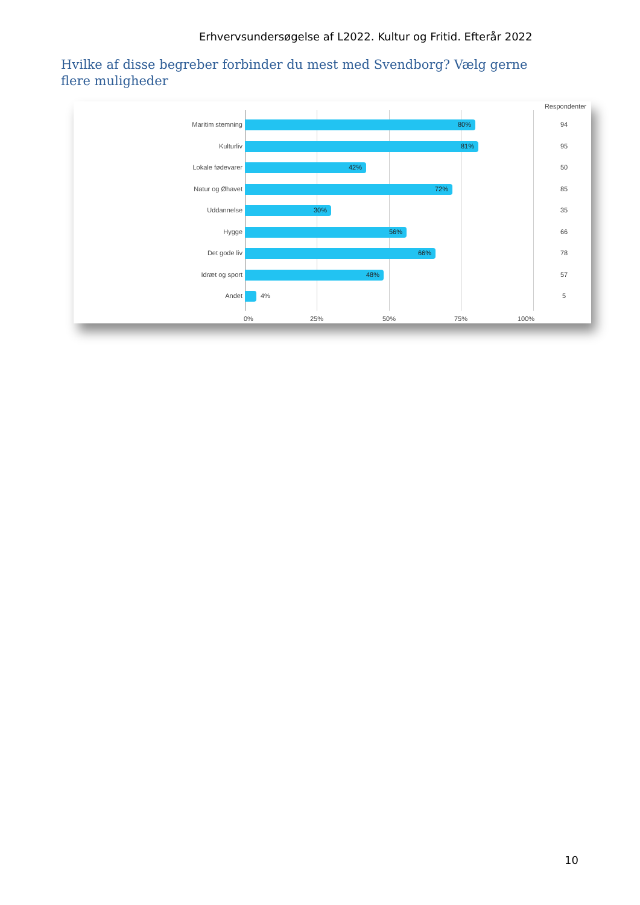Erhvervsundersøgelse af L2022. Kultur og Fritid. Efterår 2022
Hvilke af disse begreber forbinder du mest med Svendborg? Vælg gerne flere muligheder
Respondenter
Maritim stemning
80%
94
Kulturliv
81%
95
Lokale fødevarer
42%
50
Natur og Øhavet
72%
85
Uddannelse
30%
35
Hygge
56%
66
Det gode liv
66%
78
Idræt og sport
48%
57
Andet 4% 5
0% 25% 50% 75% 100%
10